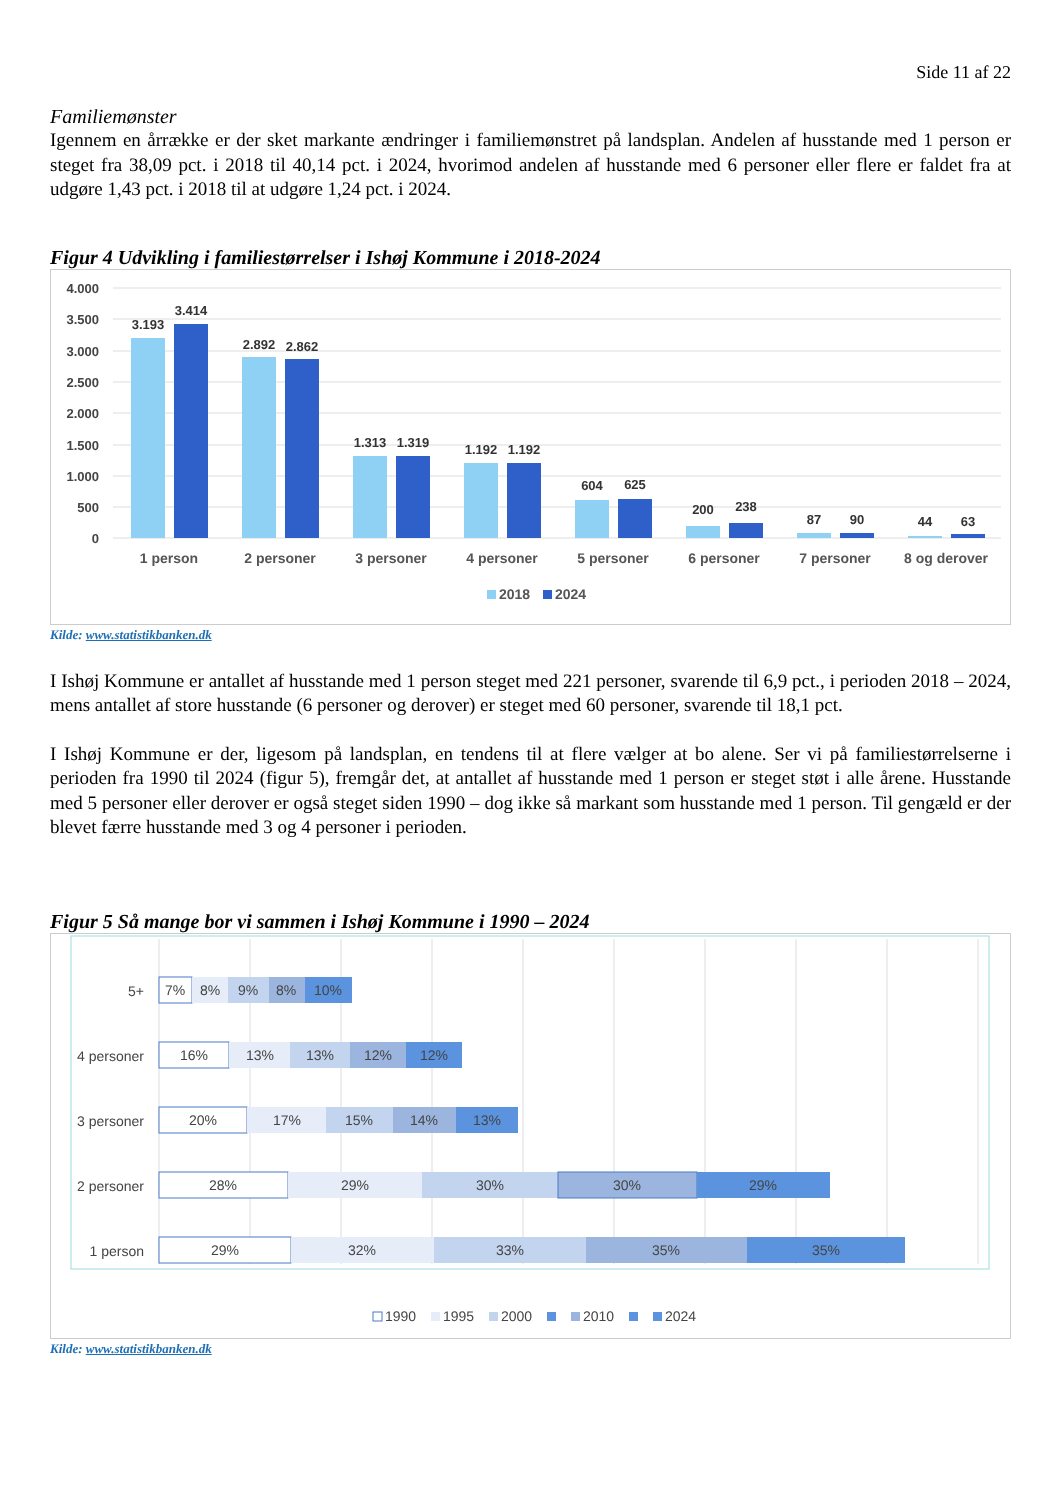Side 11 af 22
Familiemønster
Igennem en årrække er der sket markante ændringer i familiemønstret på landsplan. Andelen af husstande med 1 person er steget fra 38,09 pct. i 2018 til 40,14 pct. i 2024, hvorimod andelen af husstande med 6 personer eller flere er faldet fra at udgøre 1,43 pct. i 2018 til at udgøre 1,24 pct. i 2024.
Figur 4 Udvikling i familiestørrelser i Ishøj Kommune i 2018-2024
4.000
3.500
3.000
2.500
2.000
1.500
1.000
500
0
3.193
3.414
2.892
2.862
1.313
1.319
1.192
1.192
604
625
200
238
87
90
44
63
1 person
2 personer
3 personer
4 personer
5 personer
6 personer
7 personer
8 og derover
2018
2024
Kilde: www.statistikbanken.dk
I Ishøj Kommune er antallet af husstande med 1 person steget med 221 personer, svarende til 6,9 pct., i perioden 2018 – 2024, mens antallet af store husstande (6 personer og derover) er steget med 60 personer, svarende til 18,1 pct.
I Ishøj Kommune er der, ligesom på landsplan, en tendens til at flere vælger at bo alene. Ser vi på familiestørrelserne i perioden fra 1990 til 2024 (figur 5), fremgår det, at antallet af husstande med 1 person er steget støt i alle årene. Husstande med 5 personer eller derover er også steget siden 1990 – dog ikke så markant som husstande med 1 person. Til gengæld er der blevet færre husstande med 3 og 4 personer i perioden.
Figur 5 Så mange bor vi sammen i Ishøj Kommune i 1990 – 2024
5+
4 personer
3 personer
2 personer
1 person
7%
8%
9%
8%
10%
16%
13%
13%
12%
12%
20%
17%
15%
14%
13%
28%
29%
30%
30%
29%
29%
32%
33%
35%
35%
1990
1995
2000
2010
2024
Kilde: www.statistikbanken.dk